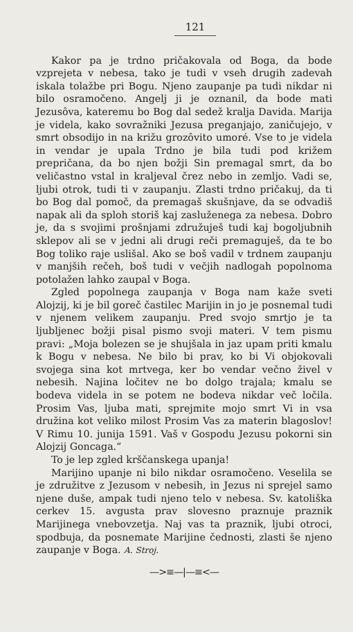121
Kakor pa je trdno pričakovala od Boga, da bode vzprejeta v nebesa, tako je tudi v vseh drugih zadevah iskala tolažbe pri Bogu. Njeno zaupanje pa tudi nikdar ni bilo osramočeno. Angelj ji je oznanil, da bode mati Jezusôva, kateremu bo Bog dal sedež kralja Davida. Marija je videla, kako sovražniki Jezusa preganjajo, zaničujejo, v smrt obsodijo in na križu grozôvito umoré. Vse to je videla in vendar je upala Trdno je bila tudi pod križem prepričana, da bo njen božji Sin premagal smrt, da bo veličastno vstal in kraljeval črez nebo in zemljo. Vadi se, ljubi otrok, tudi ti v zaupanju. Zlasti trdno pričakuj, da ti bo Bog dal pomoč, da premagaš skušnjave, da se odvadiš napak ali da sploh storiš kaj zasluženega za nebesa. Dobro je, da s svojimi prošnjami združuješ tudi kaj bogoljubnih sklepov ali se v jedni ali drugi reči premaguješ, da te bo Bog toliko raje uslišal. Ako se boš vadil v trdnem zaupanju v manjših rečeh, boš tudi v večjih nadlogah popolnoma potolažen lahko zaupal v Boga.
Zgled popolnega zaupanja v Boga nam kaže sveti Alojzij, ki je bil goreč častilec Marijin in jo je posnemal tudi v njenem velikem zaupanju. Pred svojo smrtjo je ta ljubljenec božji pisal pismo svoji materi. V tem pismu pravi: „Moja bolezen se je shujšala in jaz upam priti kmalu k Bogu v nebesa. Ne bilo bi prav, ko bi Vi objokovali svojega sina kot mrtvega, ker bo vendar večno živel v nebesih. Najina ločitev ne bo dolgo trajala; kmalu se bodeva videla in se potem ne bodeva nikdar več ločila. Prosim Vas, ljuba mati, sprejmite mojo smrt Vi in vsa družina kot veliko milost Prosim Vas za materin blagoslov! V Rimu 10. junija 1591. Vaš v Gospodu Jezusu pokorni sin Alojzij Goncaga.“
To je lep zgled krščanskega upanja!
Marijino upanje ni bilo nikdar osramočeno. Veselila se je združitve z Jezusom v nebesih, in Jezus ni sprejel samo njene duše, ampak tudi njeno telo v nebesa. Sv. katoliška cerkev 15. avgusta prav slovesno praznuje praznik Marijinega vnebovzetja. Naj vas ta praznik, ljubi otroci, spodbuja, da posnemate Marijine čednosti, zlasti še njeno zaupanje v Boga. A. Stroj.
—>≡—|—≡<—